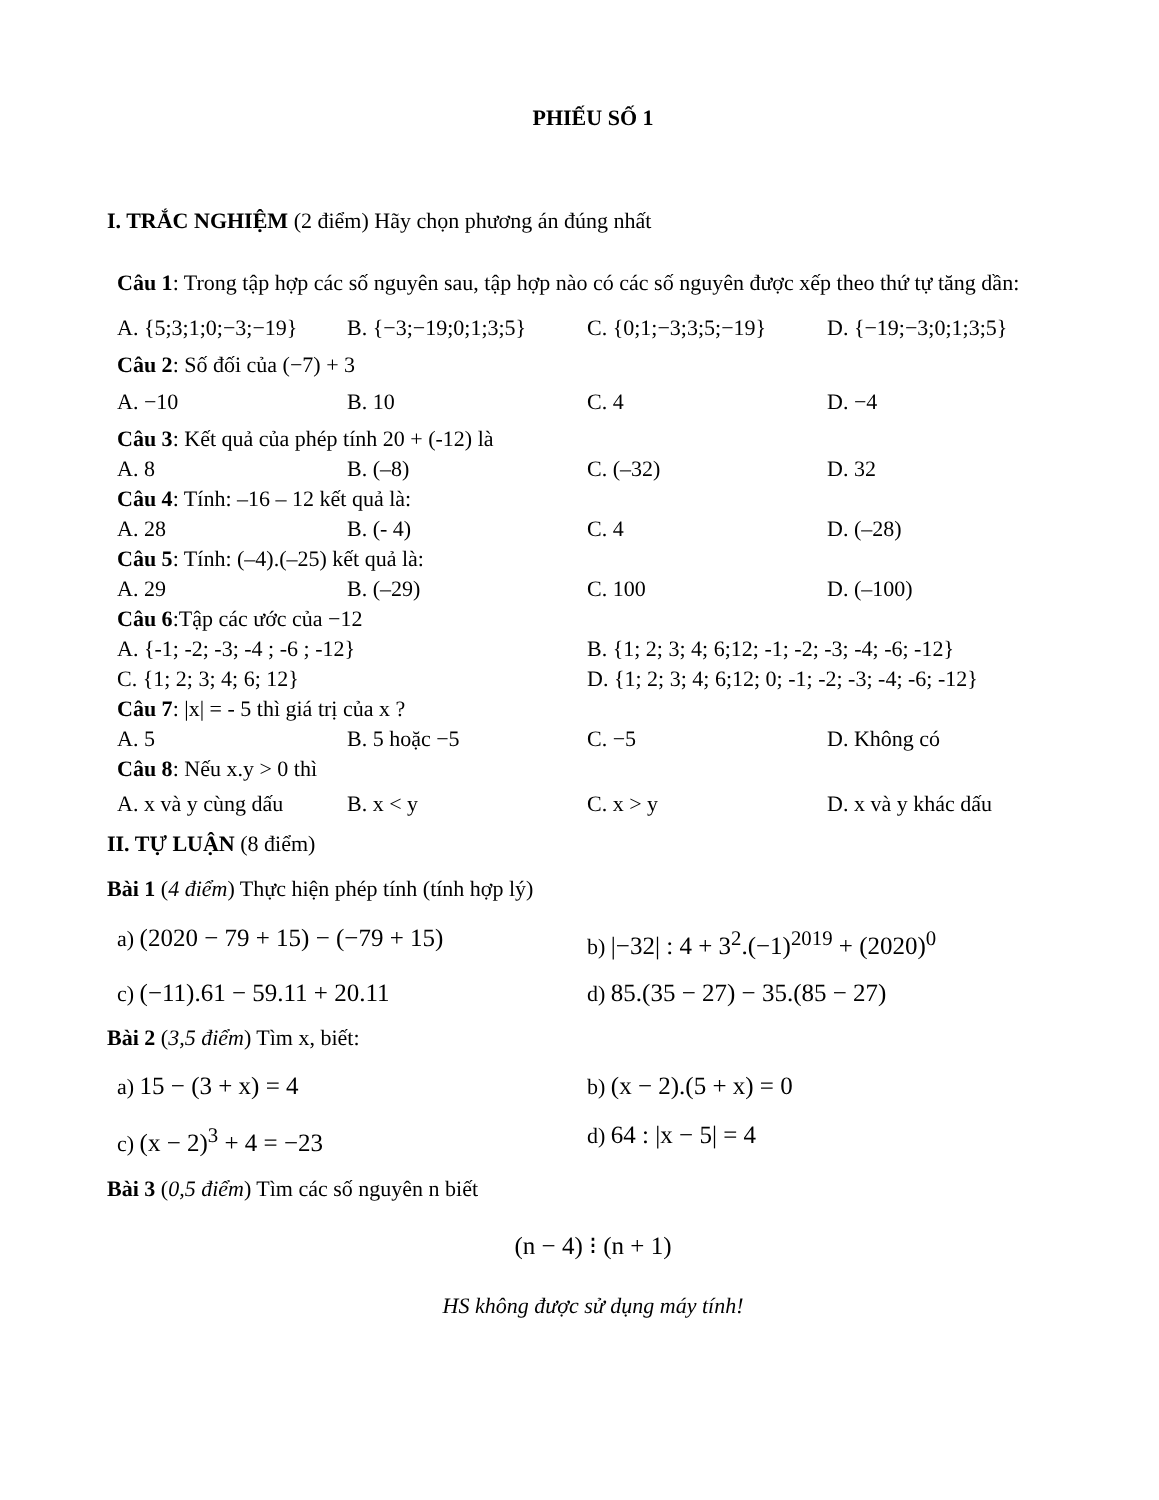PHIẾU SỐ 1
I. TRẮC NGHIỆM (2 điểm) Hãy chọn phương án đúng nhất
Câu 1: Trong tập hợp các số nguyên sau, tập hợp nào có các số nguyên được xếp theo thứ tự tăng dần:
A. {5;3;1;0;−3;−19} B. {−3;−19;0;1;3;5} C. {0;1;−3;3;5;−19} D. {−19;−3;0;1;3;5}
Câu 2: Số đối của (−7) + 3
A. −10 B. 10 C. 4 D. −4
Câu 3: Kết quả của phép tính 20 + (-12) là
A. 8 B. (–8) C. (–32) D. 32
Câu 4: Tính: –16 – 12 kết quả là:
A. 28 B. (- 4) C. 4 D. (–28)
Câu 5: Tính: (–4).(–25) kết quả là:
A. 29 B. (–29) C. 100 D. (–100)
Câu 6:Tập các ước của −12
A. {-1; -2; -3; -4 ; -6 ; -12} B. {1; 2; 3; 4; 6;12; -1; -2; -3; -4; -6; -12}
C. {1; 2; 3; 4; 6; 12} D. {1; 2; 3; 4; 6;12; 0; -1; -2; -3; -4; -6; -12}
Câu 7: |x| = - 5 thì giá trị của x ?
A. 5 B. 5 hoặc −5 C. −5 D. Không có
Câu 8: Nếu x.y > 0 thì
A. x và y cùng dấu B. x < y C. x > y D. x và y khác dấu
II. TỰ LUẬN (8 điểm)
Bài 1 (4 điểm) Thực hiện phép tính (tính hợp lý)
a) (2020 − 79 + 15) − (−79 + 15) b) |−32| : 4 + 3<sup>2</sup>.(−1)<sup>2019</sup> + (2020)<sup>0</sup>
c) (−11).61 − 59.11 + 20.11 d) 85.(35 − 27) − 35.(85 − 27)
Bài 2 (3,5 điểm) Tìm x, biết:
a) 15 − (3 + x) = 4 b) (x − 2).(5 + x) = 0
c) (x − 2)<sup>3</sup> + 4 = −23 d) 64 : |x − 5| = 4
Bài 3 (0,5 điểm) Tìm các số nguyên n biết
(n − 4) ⁝ (n + 1)
HS không được sử dụng máy tính!